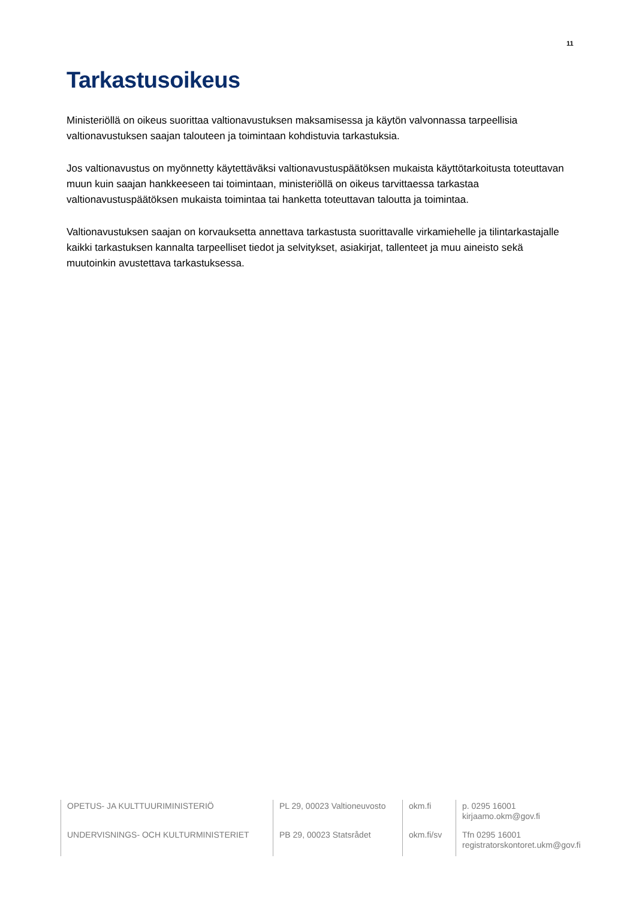11
Tarkastusoikeus
Ministeriöllä on oikeus suorittaa valtionavustuksen maksamisessa ja käytön valvonnassa tarpeellisia valtionavustuksen saajan talouteen ja toimintaan kohdistuvia tarkastuksia.
Jos valtionavustus on myönnetty käytettäväksi valtionavustuspäätöksen mukaista käyttötarkoitusta toteuttavan muun kuin saajan hankkeeseen tai toimintaan, ministeriöllä on oikeus tarvittaessa tarkastaa valtionavustuspäätöksen mukaista toimintaa tai hanketta toteuttavan taloutta ja toimintaa.
Valtionavustuksen saajan on korvauksetta annettava tarkastusta suorittavalle virkamiehelle ja tilintarkastajalle kaikki tarkastuksen kannalta tarpeelliset tiedot ja selvitykset, asiakirjat, tallenteet ja muu aineisto sekä muutoinkin avustettava tarkastuksessa.
| OPETUS- JA KULTTUURIMINISTERIÖ | PL 29, 00023 Valtioneuvosto | okm.fi | p. 0295 16001 kirjaamo.okm@gov.fi |
| UNDERVISNINGS- OCH KULTURMINISTERIET | PB 29, 00023 Statsrådet | okm.fi/sv | Tfn 0295 16001 registratorskontoret.ukm@gov.fi |